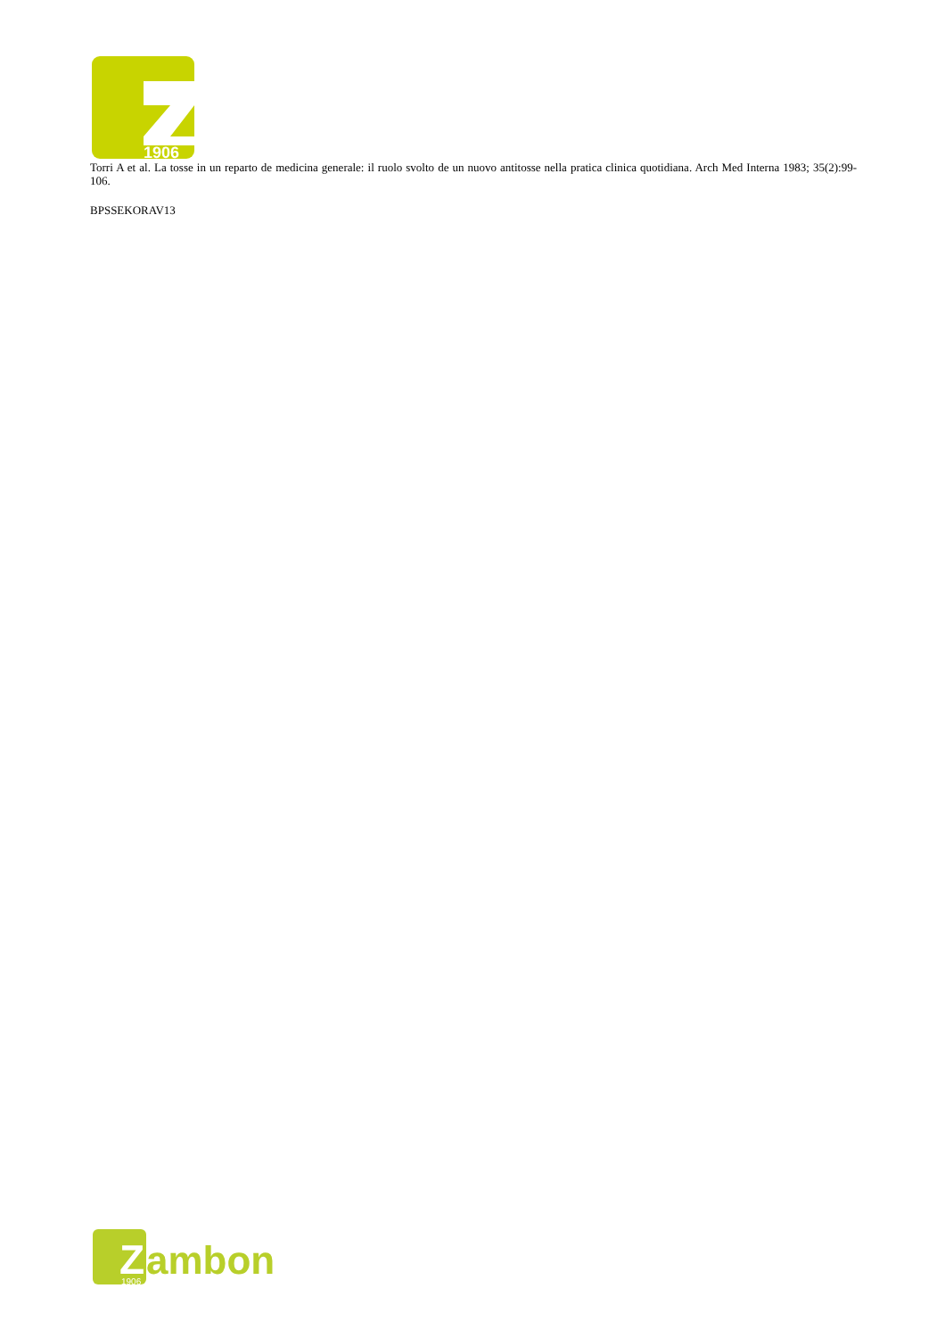1906
Torri A et al. La tosse in un reparto de medicina generale: il ruolo svolto de un nuovo antitosse nella pratica clinica quotidiana. Arch Med Interna 1983; 35(2):99-106.
BPSSEKORAV13
Z
ambon
1906